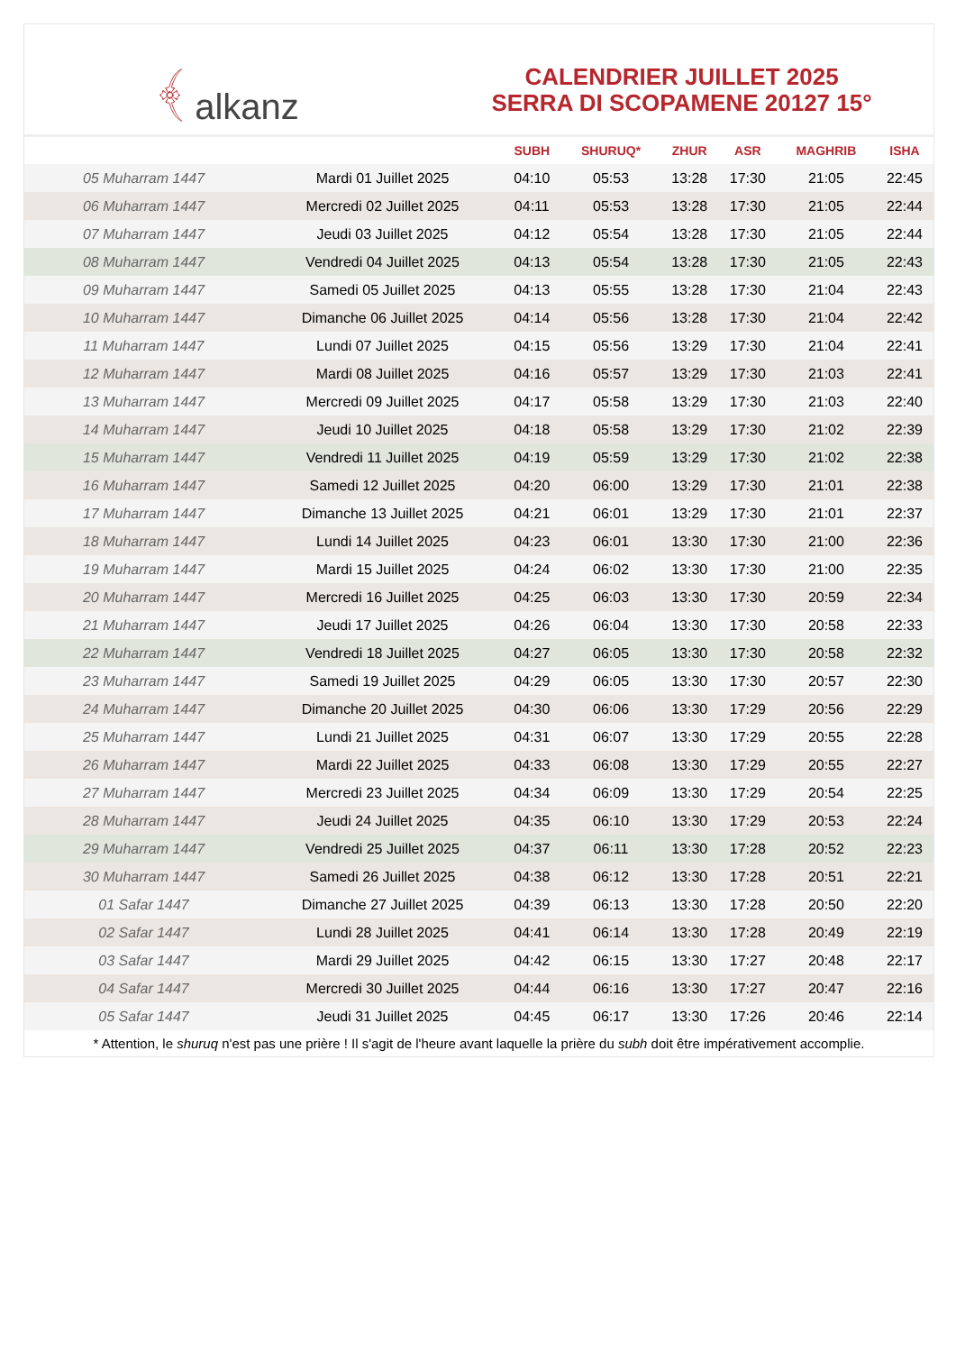﴾ alkanz
CALENDRIER JUILLET 2025
SERRA DI SCOPAMENE 20127 15°
| | | SUBH | SHURUQ* | ZHUR | ASR | MAGHRIB | ISHA |
| --- | --- | --- | --- | --- | --- | --- | --- |
| 05 Muharram 1447 | Mardi 01 Juillet 2025 | 04:10 | 05:53 | 13:28 | 17:30 | 21:05 | 22:45 |
| 06 Muharram 1447 | Mercredi 02 Juillet 2025 | 04:11 | 05:53 | 13:28 | 17:30 | 21:05 | 22:44 |
| 07 Muharram 1447 | Jeudi 03 Juillet 2025 | 04:12 | 05:54 | 13:28 | 17:30 | 21:05 | 22:44 |
| 08 Muharram 1447 | Vendredi 04 Juillet 2025 | 04:13 | 05:54 | 13:28 | 17:30 | 21:05 | 22:43 |
| 09 Muharram 1447 | Samedi 05 Juillet 2025 | 04:13 | 05:55 | 13:28 | 17:30 | 21:04 | 22:43 |
| 10 Muharram 1447 | Dimanche 06 Juillet 2025 | 04:14 | 05:56 | 13:28 | 17:30 | 21:04 | 22:42 |
| 11 Muharram 1447 | Lundi 07 Juillet 2025 | 04:15 | 05:56 | 13:29 | 17:30 | 21:04 | 22:41 |
| 12 Muharram 1447 | Mardi 08 Juillet 2025 | 04:16 | 05:57 | 13:29 | 17:30 | 21:03 | 22:41 |
| 13 Muharram 1447 | Mercredi 09 Juillet 2025 | 04:17 | 05:58 | 13:29 | 17:30 | 21:03 | 22:40 |
| 14 Muharram 1447 | Jeudi 10 Juillet 2025 | 04:18 | 05:58 | 13:29 | 17:30 | 21:02 | 22:39 |
| 15 Muharram 1447 | Vendredi 11 Juillet 2025 | 04:19 | 05:59 | 13:29 | 17:30 | 21:02 | 22:38 |
| 16 Muharram 1447 | Samedi 12 Juillet 2025 | 04:20 | 06:00 | 13:29 | 17:30 | 21:01 | 22:38 |
| 17 Muharram 1447 | Dimanche 13 Juillet 2025 | 04:21 | 06:01 | 13:29 | 17:30 | 21:01 | 22:37 |
| 18 Muharram 1447 | Lundi 14 Juillet 2025 | 04:23 | 06:01 | 13:30 | 17:30 | 21:00 | 22:36 |
| 19 Muharram 1447 | Mardi 15 Juillet 2025 | 04:24 | 06:02 | 13:30 | 17:30 | 21:00 | 22:35 |
| 20 Muharram 1447 | Mercredi 16 Juillet 2025 | 04:25 | 06:03 | 13:30 | 17:30 | 20:59 | 22:34 |
| 21 Muharram 1447 | Jeudi 17 Juillet 2025 | 04:26 | 06:04 | 13:30 | 17:30 | 20:58 | 22:33 |
| 22 Muharram 1447 | Vendredi 18 Juillet 2025 | 04:27 | 06:05 | 13:30 | 17:30 | 20:58 | 22:32 |
| 23 Muharram 1447 | Samedi 19 Juillet 2025 | 04:29 | 06:05 | 13:30 | 17:30 | 20:57 | 22:30 |
| 24 Muharram 1447 | Dimanche 20 Juillet 2025 | 04:30 | 06:06 | 13:30 | 17:29 | 20:56 | 22:29 |
| 25 Muharram 1447 | Lundi 21 Juillet 2025 | 04:31 | 06:07 | 13:30 | 17:29 | 20:55 | 22:28 |
| 26 Muharram 1447 | Mardi 22 Juillet 2025 | 04:33 | 06:08 | 13:30 | 17:29 | 20:55 | 22:27 |
| 27 Muharram 1447 | Mercredi 23 Juillet 2025 | 04:34 | 06:09 | 13:30 | 17:29 | 20:54 | 22:25 |
| 28 Muharram 1447 | Jeudi 24 Juillet 2025 | 04:35 | 06:10 | 13:30 | 17:29 | 20:53 | 22:24 |
| 29 Muharram 1447 | Vendredi 25 Juillet 2025 | 04:37 | 06:11 | 13:30 | 17:28 | 20:52 | 22:23 |
| 30 Muharram 1447 | Samedi 26 Juillet 2025 | 04:38 | 06:12 | 13:30 | 17:28 | 20:51 | 22:21 |
| 01 Safar 1447 | Dimanche 27 Juillet 2025 | 04:39 | 06:13 | 13:30 | 17:28 | 20:50 | 22:20 |
| 02 Safar 1447 | Lundi 28 Juillet 2025 | 04:41 | 06:14 | 13:30 | 17:28 | 20:49 | 22:19 |
| 03 Safar 1447 | Mardi 29 Juillet 2025 | 04:42 | 06:15 | 13:30 | 17:27 | 20:48 | 22:17 |
| 04 Safar 1447 | Mercredi 30 Juillet 2025 | 04:44 | 06:16 | 13:30 | 17:27 | 20:47 | 22:16 |
| 05 Safar 1447 | Jeudi 31 Juillet 2025 | 04:45 | 06:17 | 13:30 | 17:26 | 20:46 | 22:14 |
* Attention, le shuruq n'est pas une prière ! Il s'agit de l'heure avant laquelle la prière du subh doit être impérativement accomplie.